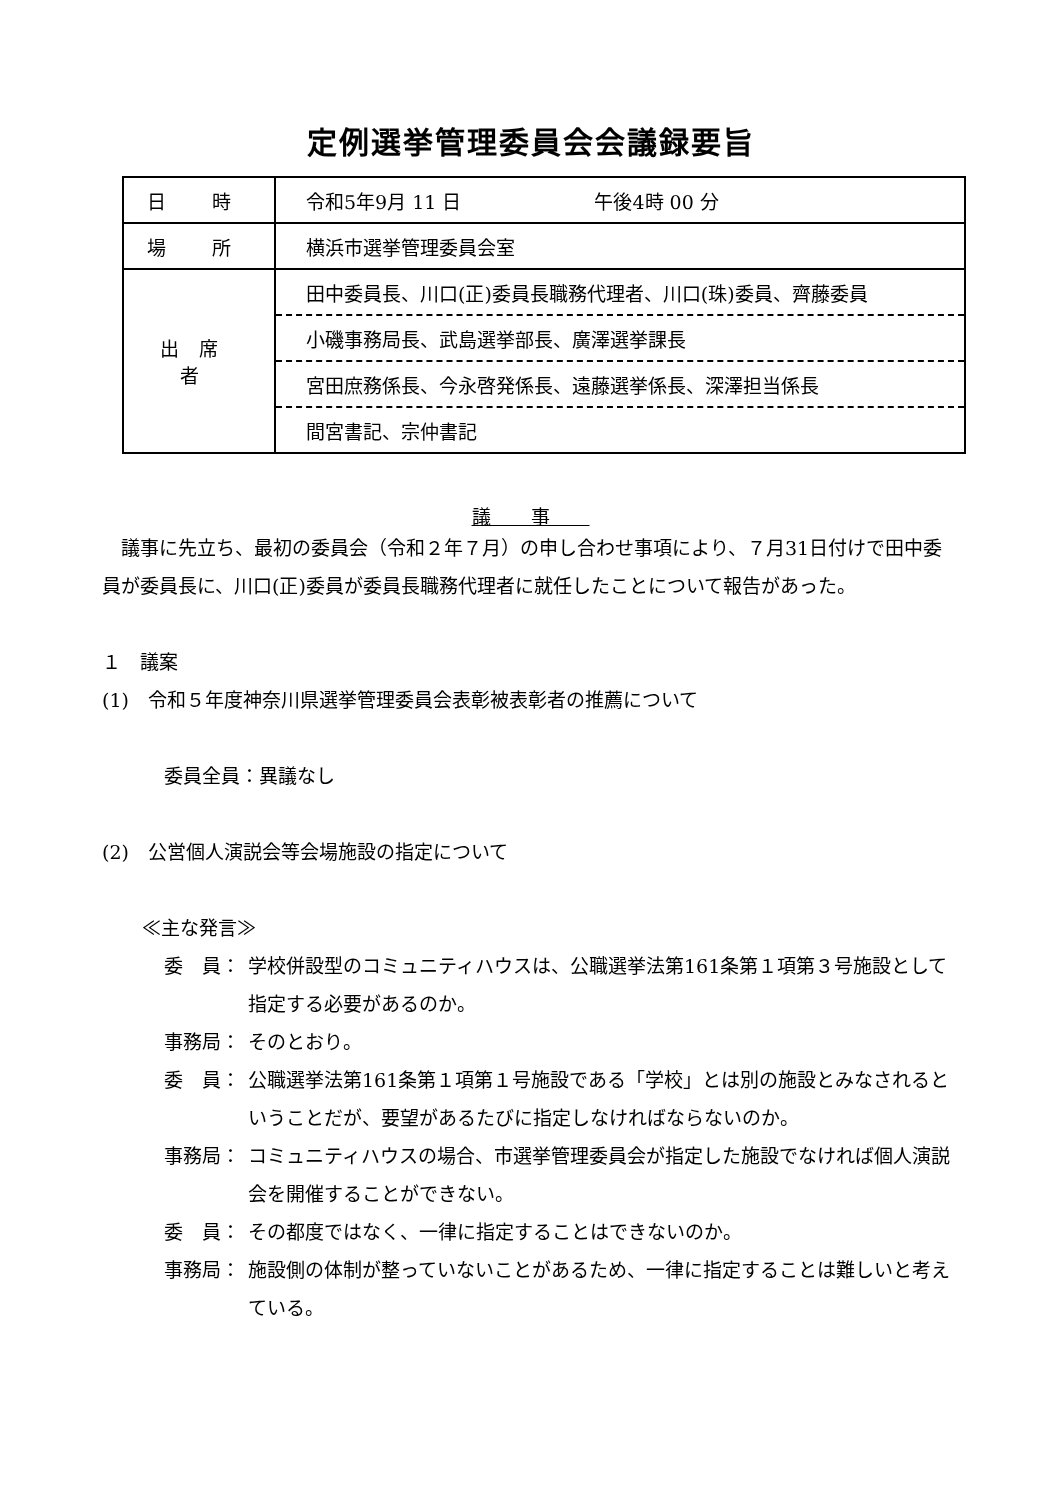定例選挙管理委員会会議録要旨
| 日 時 | 令和5年9月 11 日 午後4時 00 分 |
| 場 所 | 横浜市選挙管理委員会室 |
| 出席者 | 田中委員長、川口(正)委員長職務代理者、川口(珠)委員、齊藤委員 |
| | 小磯事務局長、武島選挙部長、廣澤選挙課長 |
| | 宮田庶務係長、今永啓発係長、遠藤選挙係長、深澤担当係長 |
| | 間宮書記、宗仲書記 |
議事
　議事に先立ち、最初の委員会（令和２年７月）の申し合わせ事項により、７月31日付けで田中委員が委員長に、川口(正)委員が委員長職務代理者に就任したことについて報告があった。
１　議案
(1)　令和５年度神奈川県選挙管理委員会表彰被表彰者の推薦について
委員全員：異議なし
(2)　公営個人演説会等会場施設の指定について
≪主な発言≫
委　員： 学校併設型のコミュニティハウスは、公職選挙法第161条第１項第３号施設として指定する必要があるのか。
事務局： そのとおり。
委　員： 公職選挙法第161条第１項第１号施設である「学校」とは別の施設とみなされるということだが、要望があるたびに指定しなければならないのか。
事務局： コミュニティハウスの場合、市選挙管理委員会が指定した施設でなければ個人演説会を開催することができない。
委　員： その都度ではなく、一律に指定することはできないのか。
事務局： 施設側の体制が整っていないことがあるため、一律に指定することは難しいと考えている。